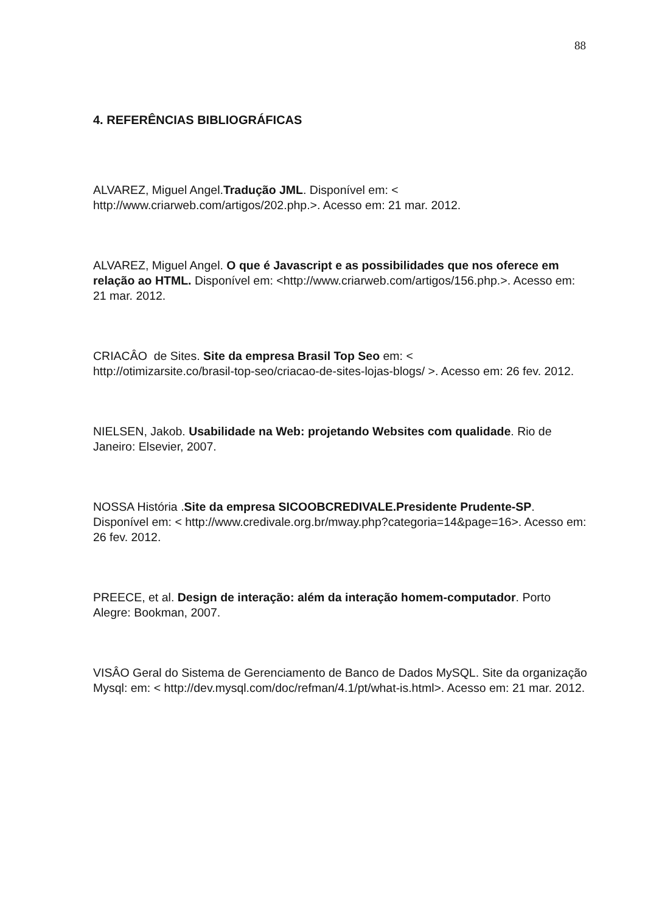88
4. REFERÊNCIAS BIBLIOGRÁFICAS
ALVAREZ, Miguel Angel.Tradução JML. Disponível em: <
http://www.criarweb.com/artigos/202.php.>. Acesso em: 21 mar. 2012.
ALVAREZ, Miguel Angel. O que é Javascript e as possibilidades que nos oferece em relação ao HTML. Disponível em: <http://www.criarweb.com/artigos/156.php.>. Acesso em: 21 mar. 2012.
CRIACÂO de Sites. Site da empresa Brasil Top Seo em: <
http://otimizarsite.co/brasil-top-seo/criacao-de-sites-lojas-blogs/ >. Acesso em: 26 fev. 2012.
NIELSEN, Jakob. Usabilidade na Web: projetando Websites com qualidade. Rio de Janeiro: Elsevier, 2007.
NOSSA História .Site da empresa SICOOBCREDIVALE.Presidente Prudente-SP. Disponível em: < http://www.credivale.org.br/mway.php?categoria=14&page=16>. Acesso em: 26 fev. 2012.
PREECE, et al. Design de interação: além da interação homem-computador. Porto Alegre: Bookman, 2007.
VISÂO Geral do Sistema de Gerenciamento de Banco de Dados MySQL. Site da organização Mysql: em: < http://dev.mysql.com/doc/refman/4.1/pt/what-is.html>. Acesso em: 21 mar. 2012.